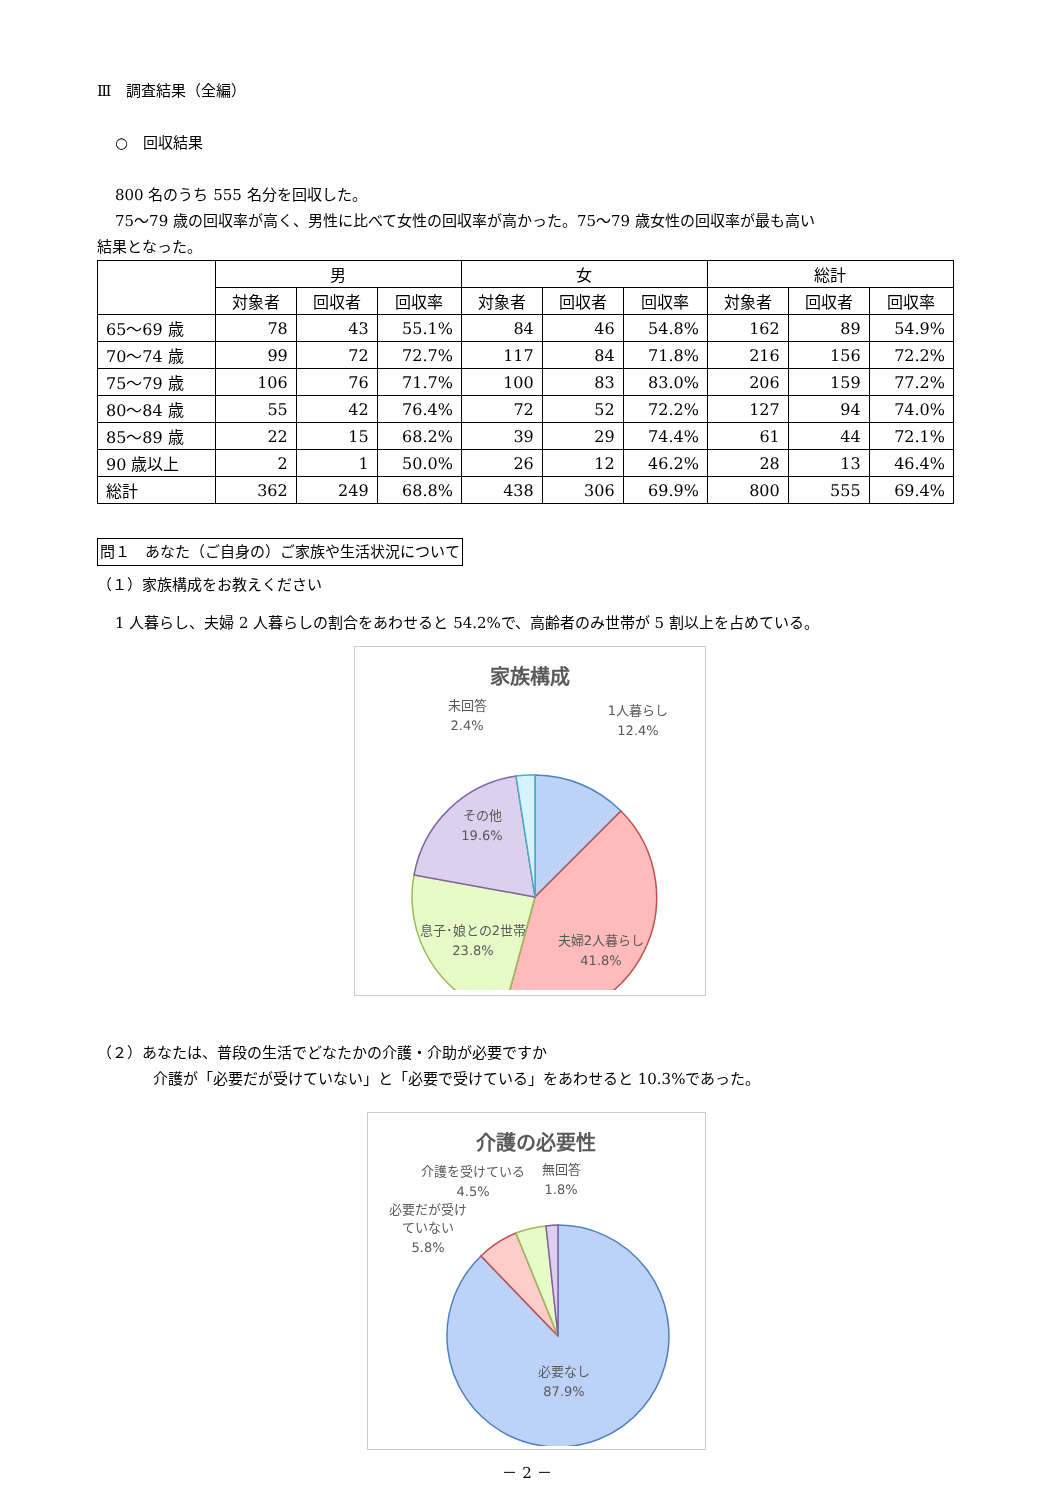Ⅲ　調査結果（全編）
○　回収結果
800 名のうち 555 名分を回収した。
75～79 歳の回収率が高く、男性に比べて女性の回収率が高かった。75～79 歳女性の回収率が最も高い
結果となった。
| | 男 | | | 女 | | | 総計 | | |
| --- | --- | --- | --- | --- | --- | --- | --- | --- | --- |
| | 対象者 | 回収者 | 回収率 | 対象者 | 回収者 | 回収率 | 対象者 | 回収者 | 回収率 |
| 65～69 歳 | 78 | 43 | 55.1% | 84 | 46 | 54.8% | 162 | 89 | 54.9% |
| 70～74 歳 | 99 | 72 | 72.7% | 117 | 84 | 71.8% | 216 | 156 | 72.2% |
| 75～79 歳 | 106 | 76 | 71.7% | 100 | 83 | 83.0% | 206 | 159 | 77.2% |
| 80～84 歳 | 55 | 42 | 76.4% | 72 | 52 | 72.2% | 127 | 94 | 74.0% |
| 85～89 歳 | 22 | 15 | 68.2% | 39 | 29 | 74.4% | 61 | 44 | 72.1% |
| 90 歳以上 | 2 | 1 | 50.0% | 26 | 12 | 46.2% | 28 | 13 | 46.4% |
| 総計 | 362 | 249 | 68.8% | 438 | 306 | 69.9% | 800 | 555 | 69.4% |
問１　あなた（ご自身の）ご家族や生活状況について
（１）家族構成をお教えください
1 人暮らし、夫婦 2 人暮らしの割合をあわせると 54.2%で、高齢者のみ世帯が 5 割以上を占めている。
家族構成
1人暮らし
12.4%
未回答
2.4%
その他
19.6%
息子･娘との2世帯
23.8%
夫婦2人暮らし
41.8%
（２）あなたは、普段の生活でどなたかの介護・介助が必要ですか
介護が「必要だが受けていない」と「必要で受けている」をあわせると 10.3%であった。
介護の必要性
介護を受けている
4.5%
無回答
1.8%
必要だが受け
ていない
5.8%
必要なし
87.9%
－ 2 －